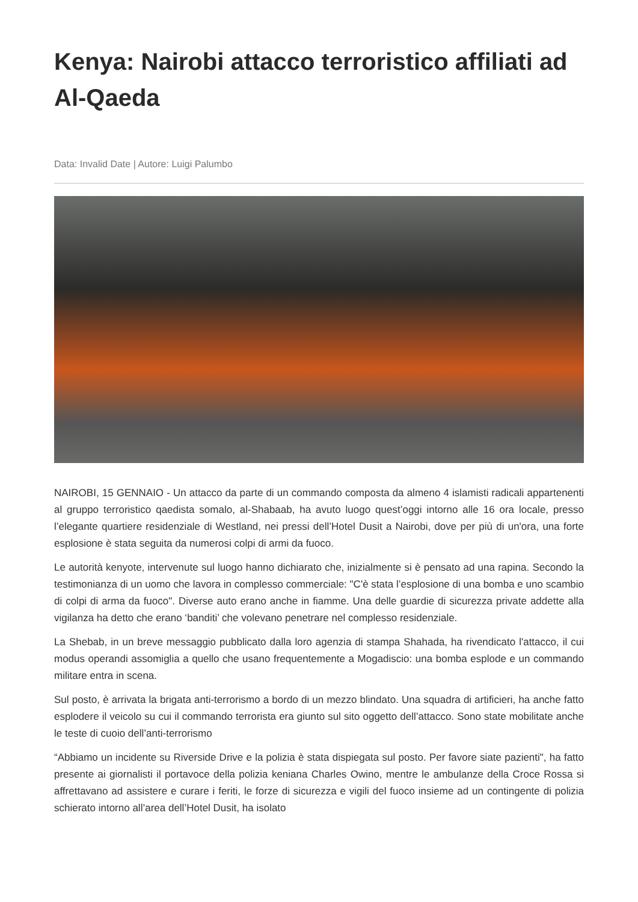Kenya: Nairobi attacco terroristico affiliati ad Al-Qaeda
Data: Invalid Date | Autore: Luigi Palumbo
NAIROBI, 15 GENNAIO - Un attacco da parte di un commando composta da almeno 4 islamisti radicali appartenenti al gruppo terroristico qaedista somalo, al-Shabaab, ha avuto luogo quest’oggi intorno alle 16 ora locale, presso l’elegante quartiere residenziale di Westland, nei pressi dell’Hotel Dusit a Nairobi, dove per più di un'ora, una forte esplosione è stata seguita da numerosi colpi di armi da fuoco.
Le autorità kenyote, intervenute sul luogo hanno dichiarato che, inizialmente si è pensato ad una rapina. Secondo la testimonianza di un uomo che lavora in complesso commerciale: "C'è stata l’esplosione di una bomba e uno scambio di colpi di arma da fuoco". Diverse auto erano anche in fiamme. Una delle guardie di sicurezza private addette alla vigilanza ha detto che erano ‘banditi’ che volevano penetrare nel complesso residenziale.
La Shebab, in un breve messaggio pubblicato dalla loro agenzia di stampa Shahada, ha rivendicato l'attacco, il cui modus operandi assomiglia a quello che usano frequentemente a Mogadiscio: una bomba esplode e un commando militare entra in scena.
Sul posto, è arrivata la brigata anti-terrorismo a bordo di un mezzo blindato. Una squadra di artificieri, ha anche fatto esplodere il veicolo su cui il commando terrorista era giunto sul sito oggetto dell’attacco. Sono state mobilitate anche le teste di cuoio dell’anti-terrorismo
“Abbiamo un incidente su Riverside Drive e la polizia è stata dispiegata sul posto. Per favore siate pazienti", ha fatto presente ai giornalisti il portavoce della polizia keniana Charles Owino, mentre le ambulanze della Croce Rossa si affrettavano ad assistere e curare i feriti, le forze di sicurezza e vigili del fuoco insieme ad un contingente di polizia schierato intorno all’area dell’Hotel Dusit, ha isolato